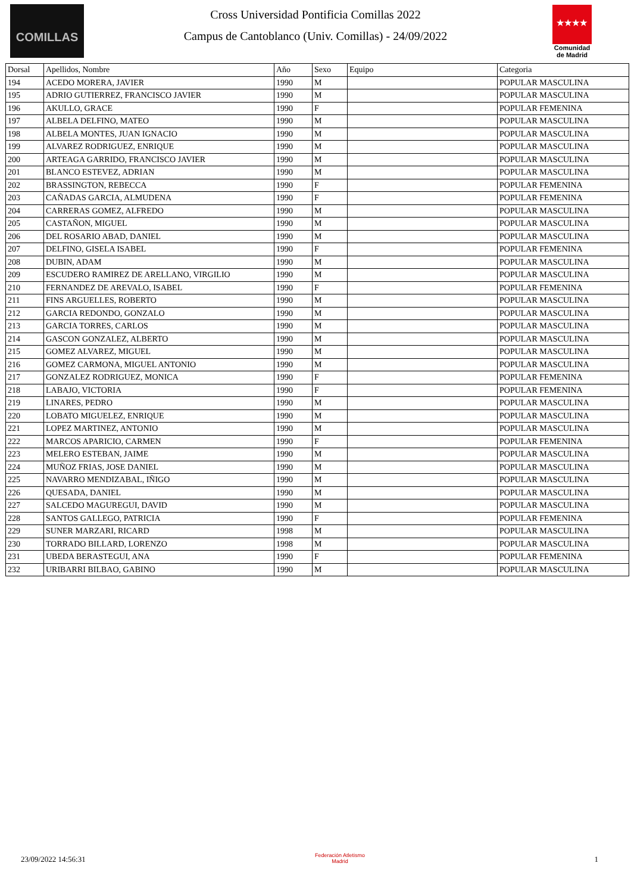COMILLAS
Cross Universidad Pontificia Comillas 2022
Campus de Cantoblanco (Univ. Comillas) - 24/09/2022
★★★★
Comunidad de Madrid
| Dorsal | Apellidos, Nombre | Año | Sexo | Equipo | Categoria |
| --- | --- | --- | --- | --- | --- |
| 194 | ACEDO MORERA, JAVIER | 1990 | M | | POPULAR MASCULINA |
| 195 | ADRIO GUTIERREZ, FRANCISCO JAVIER | 1990 | M | | POPULAR MASCULINA |
| 196 | AKULLO, GRACE | 1990 | F | | POPULAR FEMENINA |
| 197 | ALBELA DELFINO, MATEO | 1990 | M | | POPULAR MASCULINA |
| 198 | ALBELA MONTES, JUAN IGNACIO | 1990 | M | | POPULAR MASCULINA |
| 199 | ALVAREZ RODRIGUEZ, ENRIQUE | 1990 | M | | POPULAR MASCULINA |
| 200 | ARTEAGA GARRIDO, FRANCISCO JAVIER | 1990 | M | | POPULAR MASCULINA |
| 201 | BLANCO ESTEVEZ, ADRIAN | 1990 | M | | POPULAR MASCULINA |
| 202 | BRASSINGTON, REBECCA | 1990 | F | | POPULAR FEMENINA |
| 203 | CAÑADAS GARCIA, ALMUDENA | 1990 | F | | POPULAR FEMENINA |
| 204 | CARRERAS GOMEZ, ALFREDO | 1990 | M | | POPULAR MASCULINA |
| 205 | CASTAÑON, MIGUEL | 1990 | M | | POPULAR MASCULINA |
| 206 | DEL ROSARIO ABAD, DANIEL | 1990 | M | | POPULAR MASCULINA |
| 207 | DELFINO, GISELA ISABEL | 1990 | F | | POPULAR FEMENINA |
| 208 | DUBIN, ADAM | 1990 | M | | POPULAR MASCULINA |
| 209 | ESCUDERO RAMIREZ DE ARELLANO, VIRGILIO | 1990 | M | | POPULAR MASCULINA |
| 210 | FERNANDEZ DE AREVALO, ISABEL | 1990 | F | | POPULAR FEMENINA |
| 211 | FINS ARGUELLES, ROBERTO | 1990 | M | | POPULAR MASCULINA |
| 212 | GARCIA REDONDO, GONZALO | 1990 | M | | POPULAR MASCULINA |
| 213 | GARCIA TORRES, CARLOS | 1990 | M | | POPULAR MASCULINA |
| 214 | GASCON GONZALEZ, ALBERTO | 1990 | M | | POPULAR MASCULINA |
| 215 | GOMEZ ALVAREZ, MIGUEL | 1990 | M | | POPULAR MASCULINA |
| 216 | GOMEZ CARMONA, MIGUEL ANTONIO | 1990 | M | | POPULAR MASCULINA |
| 217 | GONZALEZ RODRIGUEZ, MONICA | 1990 | F | | POPULAR FEMENINA |
| 218 | LABAJO, VICTORIA | 1990 | F | | POPULAR FEMENINA |
| 219 | LINARES, PEDRO | 1990 | M | | POPULAR MASCULINA |
| 220 | LOBATO MIGUELEZ, ENRIQUE | 1990 | M | | POPULAR MASCULINA |
| 221 | LOPEZ MARTINEZ, ANTONIO | 1990 | M | | POPULAR MASCULINA |
| 222 | MARCOS APARICIO, CARMEN | 1990 | F | | POPULAR FEMENINA |
| 223 | MELERO ESTEBAN, JAIME | 1990 | M | | POPULAR MASCULINA |
| 224 | MUÑOZ FRIAS, JOSE DANIEL | 1990 | M | | POPULAR MASCULINA |
| 225 | NAVARRO MENDIZABAL, IÑIGO | 1990 | M | | POPULAR MASCULINA |
| 226 | QUESADA, DANIEL | 1990 | M | | POPULAR MASCULINA |
| 227 | SALCEDO MAGUREGUI, DAVID | 1990 | M | | POPULAR MASCULINA |
| 228 | SANTOS GALLEGO, PATRICIA | 1990 | F | | POPULAR FEMENINA |
| 229 | SUNER MARZARI, RICARD | 1998 | M | | POPULAR MASCULINA |
| 230 | TORRADO BILLARD, LORENZO | 1998 | M | | POPULAR MASCULINA |
| 231 | UBEDA BERASTEGUI, ANA | 1990 | F | | POPULAR FEMENINA |
| 232 | URIBARRI BILBAO, GABINO | 1990 | M | | POPULAR MASCULINA |
23/09/2022 14:56:31 Federación Atletismo
Madrid 1